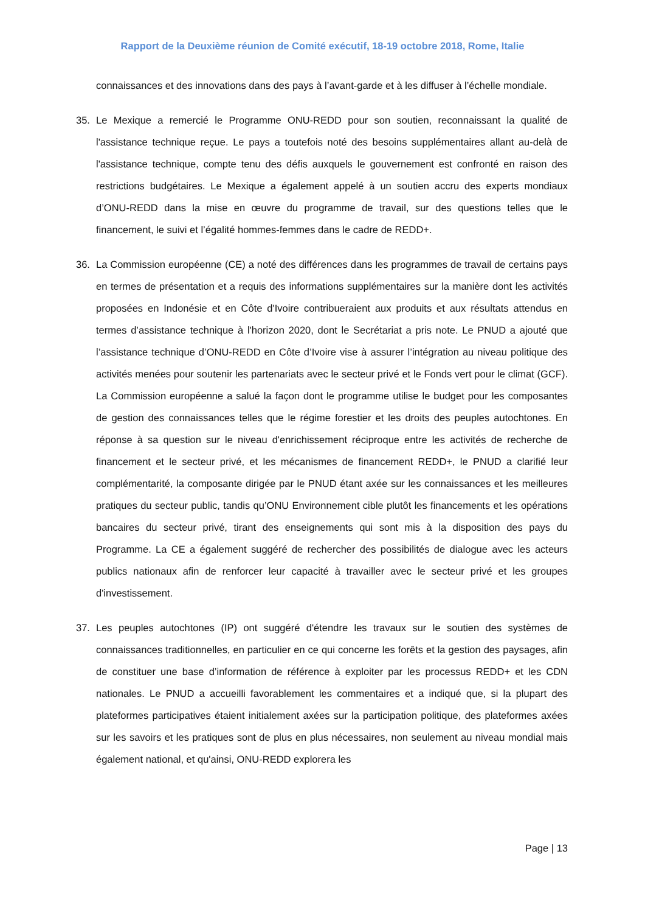Rapport de la Deuxième réunion de Comité exécutif, 18-19 octobre 2018, Rome, Italie
connaissances et des innovations dans des pays à l’avant-garde et à les diffuser à l’échelle mondiale.
35. Le Mexique a remercié le Programme ONU-REDD pour son soutien, reconnaissant la qualité de l'assistance technique reçue. Le pays a toutefois noté des besoins supplémentaires allant au-delà de l'assistance technique, compte tenu des défis auxquels le gouvernement est confronté en raison des restrictions budgétaires. Le Mexique a également appelé à un soutien accru des experts mondiaux d’ONU-REDD dans la mise en œuvre du programme de travail, sur des questions telles que le financement, le suivi et l’égalité hommes-femmes dans le cadre de REDD+.
36. La Commission européenne (CE) a noté des différences dans les programmes de travail de certains pays en termes de présentation et a requis des informations supplémentaires sur la manière dont les activités proposées en Indonésie et en Côte d'Ivoire contribueraient aux produits et aux résultats attendus en termes d’assistance technique à l'horizon 2020, dont le Secrétariat a pris note. Le PNUD a ajouté que l’assistance technique d’ONU-REDD en Côte d’Ivoire vise à assurer l’intégration au niveau politique des activités menées pour soutenir les partenariats avec le secteur privé et le Fonds vert pour le climat (GCF). La Commission européenne a salué la façon dont le programme utilise le budget pour les composantes de gestion des connaissances telles que le régime forestier et les droits des peuples autochtones. En réponse à sa question sur le niveau d'enrichissement réciproque entre les activités de recherche de financement et le secteur privé, et les mécanismes de financement REDD+, le PNUD a clarifié leur complémentarité, la composante dirigée par le PNUD étant axée sur les connaissances et les meilleures pratiques du secteur public, tandis qu’ONU Environnement cible plutôt les financements et les opérations bancaires du secteur privé, tirant des enseignements qui sont mis à la disposition des pays du Programme. La CE a également suggéré de rechercher des possibilités de dialogue avec les acteurs publics nationaux afin de renforcer leur capacité à travailler avec le secteur privé et les groupes d'investissement.
37. Les peuples autochtones (IP) ont suggéré d'étendre les travaux sur le soutien des systèmes de connaissances traditionnelles, en particulier en ce qui concerne les forêts et la gestion des paysages, afin de constituer une base d’information de référence à exploiter par les processus REDD+ et les CDN nationales. Le PNUD a accueilli favorablement les commentaires et a indiqué que, si la plupart des plateformes participatives étaient initialement axées sur la participation politique, des plateformes axées sur les savoirs et les pratiques sont de plus en plus nécessaires, non seulement au niveau mondial mais également national, et qu'ainsi, ONU-REDD explorera les
Page | 13